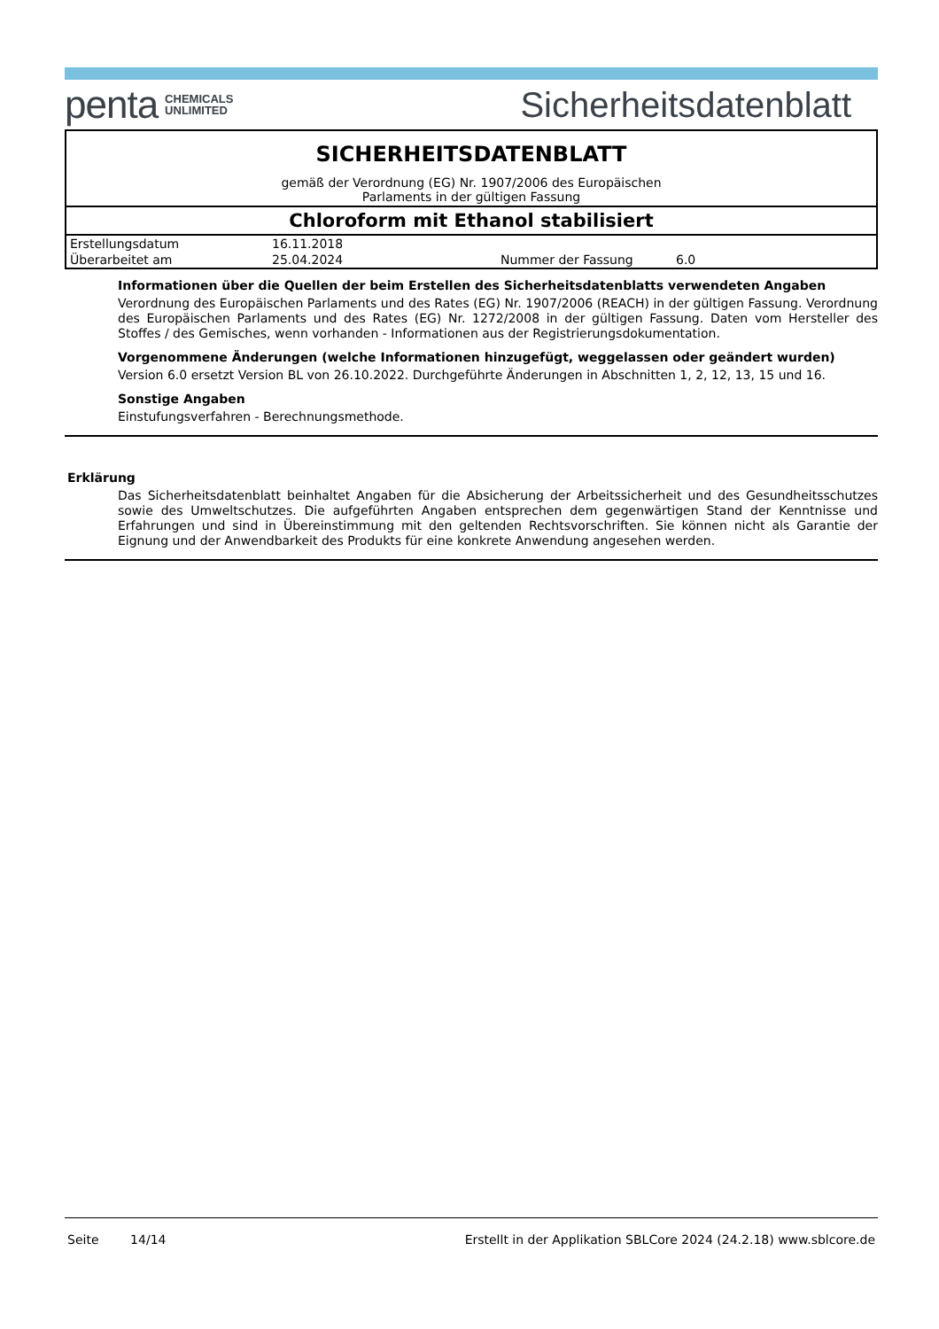penta CHEMICALS
UNLIMITED
Sicherheitsdatenblatt
SICHERHEITSDATENBLATT
gemäß der Verordnung (EG) Nr. 1907/2006 des Europäischen
Parlaments in der gültigen Fassung
Chloroform mit Ethanol stabilisiert
| Erstellungsdatum | 16.11.2018 | | |
| Überarbeitet am | 25.04.2024 | Nummer der Fassung | 6.0 |
Informationen über die Quellen der beim Erstellen des Sicherheitsdatenblatts verwendeten Angaben
Verordnung des Europäischen Parlaments und des Rates (EG) Nr. 1907/2006 (REACH) in der gültigen Fassung. Verordnung des Europäischen Parlaments und des Rates (EG) Nr. 1272/2008 in der gültigen Fassung. Daten vom Hersteller des Stoffes / des Gemisches, wenn vorhanden - Informationen aus der Registrierungsdokumentation.
Vorgenommene Änderungen (welche Informationen hinzugefügt, weggelassen oder geändert wurden)
Version 6.0 ersetzt Version BL von 26.10.2022. Durchgeführte Änderungen in Abschnitten 1, 2, 12, 13, 15 und 16.
Sonstige Angaben
Einstufungsverfahren - Berechnungsmethode.
Erklärung
Das Sicherheitsdatenblatt beinhaltet Angaben für die Absicherung der Arbeitssicherheit und des Gesundheitsschutzes sowie des Umweltschutzes. Die aufgeführten Angaben entsprechen dem gegenwärtigen Stand der Kenntnisse und Erfahrungen und sind in Übereinstimmung mit den geltenden Rechtsvorschriften. Sie können nicht als Garantie der Eignung und der Anwendbarkeit des Produkts für eine konkrete Anwendung angesehen werden.
Seite 14/14 Erstellt in der Applikation SBLCore 2024 (24.2.18) www.sblcore.de